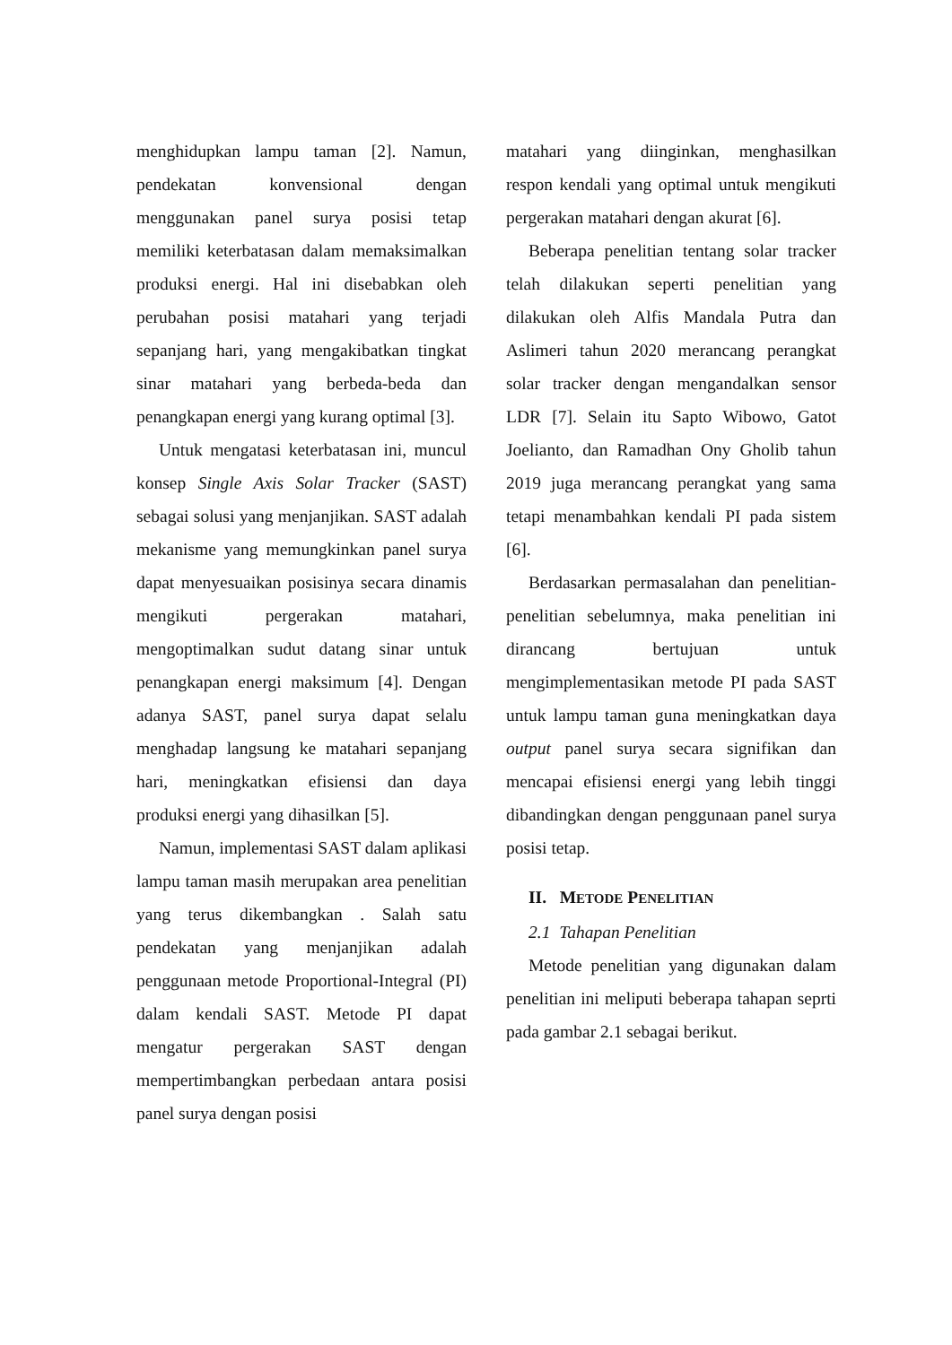menghidupkan lampu taman [2]. Namun, pendekatan konvensional dengan menggunakan panel surya posisi tetap memiliki keterbatasan dalam memaksimalkan produksi energi. Hal ini disebabkan oleh perubahan posisi matahari yang terjadi sepanjang hari, yang mengakibatkan tingkat sinar matahari yang berbeda-beda dan penangkapan energi yang kurang optimal [3].
Untuk mengatasi keterbatasan ini, muncul konsep Single Axis Solar Tracker (SAST) sebagai solusi yang menjanjikan. SAST adalah mekanisme yang memungkinkan panel surya dapat menyesuaikan posisinya secara dinamis mengikuti pergerakan matahari, mengoptimalkan sudut datang sinar untuk penangkapan energi maksimum [4]. Dengan adanya SAST, panel surya dapat selalu menghadap langsung ke matahari sepanjang hari, meningkatkan efisiensi dan daya produksi energi yang dihasilkan [5].
Namun, implementasi SAST dalam aplikasi lampu taman masih merupakan area penelitian yang terus dikembangkan . Salah satu pendekatan yang menjanjikan adalah penggunaan metode Proportional-Integral (PI) dalam kendali SAST. Metode PI dapat mengatur pergerakan SAST dengan mempertimbangkan perbedaan antara posisi panel surya dengan posisi
matahari yang diinginkan, menghasilkan respon kendali yang optimal untuk mengikuti pergerakan matahari dengan akurat [6].
Beberapa penelitian tentang solar tracker telah dilakukan seperti penelitian yang dilakukan oleh Alfis Mandala Putra dan Aslimeri tahun 2020 merancang perangkat solar tracker dengan mengandalkan sensor LDR [7]. Selain itu Sapto Wibowo, Gatot Joelianto, dan Ramadhan Ony Gholib tahun 2019 juga merancang perangkat yang sama tetapi menambahkan kendali PI pada sistem [6].
Berdasarkan permasalahan dan penelitian-penelitian sebelumnya, maka penelitian ini dirancang bertujuan untuk mengimplementasikan metode PI pada SAST untuk lampu taman guna meningkatkan daya output panel surya secara signifikan dan mencapai efisiensi energi yang lebih tinggi dibandingkan dengan penggunaan panel surya posisi tetap.
II. METODE PENELITIAN
2.1 Tahapan Penelitian
Metode penelitian yang digunakan dalam penelitian ini meliputi beberapa tahapan seprti pada gambar 2.1 sebagai berikut.